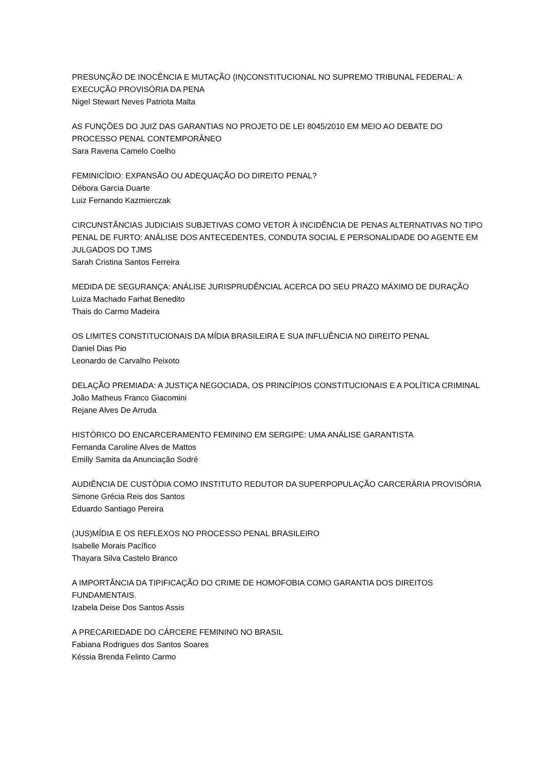PRESUNÇÃO DE INOCÊNCIA E MUTAÇÃO (IN)CONSTITUCIONAL NO SUPREMO TRIBUNAL FEDERAL: A EXECUÇÃO PROVISÓRIA DA PENA
Nigel Stewart Neves Patriota Malta
AS FUNÇÕES DO JUIZ DAS GARANTIAS NO PROJETO DE LEI 8045/2010 EM MEIO AO DEBATE DO PROCESSO PENAL CONTEMPORÂNEO
Sara Ravena Camelo Coelho
FEMINICÍDIO: EXPANSÃO OU ADEQUAÇÃO DO DIREITO PENAL?
Débora Garcia Duarte
Luiz Fernando Kazmierczak
CIRCUNSTÂNCIAS JUDICIAIS SUBJETIVAS COMO VETOR À INCIDÊNCIA DE PENAS ALTERNATIVAS NO TIPO PENAL DE FURTO: ANÁLISE DOS ANTECEDENTES, CONDUTA SOCIAL E PERSONALIDADE DO AGENTE EM JULGADOS DO TJMS
Sarah Cristina Santos Ferreira
MEDIDA DE SEGURANÇA: ANÁLISE JURISPRUDÊNCIAL ACERCA DO SEU PRAZO MÁXIMO DE DURAÇÃO
Luiza Machado Farhat Benedito
Thais do Carmo Madeira
OS LIMITES CONSTITUCIONAIS DA MÍDIA BRASILEIRA E SUA INFLUÊNCIA NO DIREITO PENAL
Daniel Dias Pio
Leonardo de Carvalho Peixoto
DELAÇÃO PREMIADA: A JUSTIÇA NEGOCIADA, OS PRINCÍPIOS CONSTITUCIONAIS E A POLÍTICA CRIMINAL
João Matheus Franco Giacomini
Rejane Alves De Arruda
HISTÓRICO DO ENCARCERAMENTO FEMININO EM SERGIPE: UMA ANÁLISE GARANTISTA
Fernanda Caroline Alves de Mattos
Emilly Samita da Anunciação Sodré
AUDIÊNCIA DE CUSTÓDIA COMO INSTITUTO REDUTOR DA SUPERPOPULAÇÃO CARCERÁRIA PROVISÓRIA
Simone Grécia Reis dos Santos
Eduardo Santiago Pereira
(JUS)MÍDIA E OS REFLEXOS NO PROCESSO PENAL BRASILEIRO
Isabelle Morais Pacífico
Thayara Silva Castelo Branco
A IMPORTÂNCIA DA TIPIFICAÇÃO DO CRIME DE HOMOFOBIA COMO GARANTIA DOS DIREITOS FUNDAMENTAIS.
Izabela Deise Dos Santos Assis
A PRECARIEDADE DO CÁRCERE FEMININO NO BRASIL
Fabiana Rodrigues dos Santos Soares
Késsia Brenda Felinto Carmo